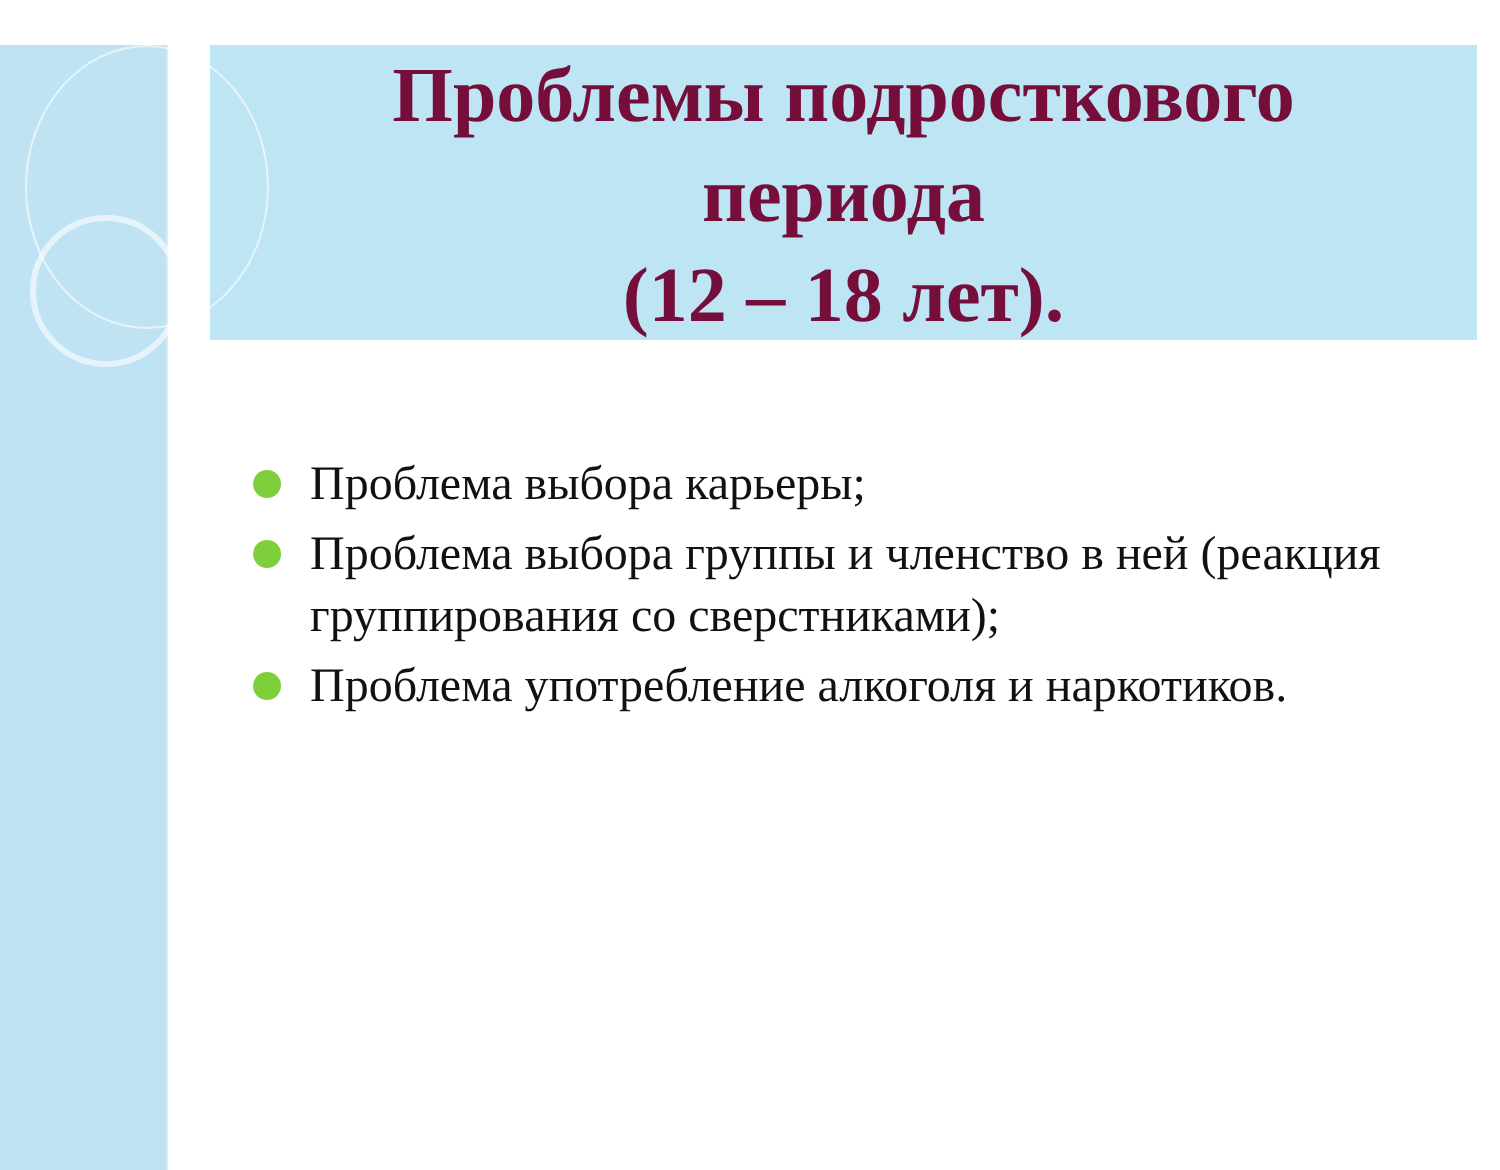Проблемы подросткового
периода
(12 – 18 лет).
Проблема выбора карьеры;
Проблема выбора группы и членство в ней (реакция группирования со сверстниками);
Проблема употребление алкоголя и наркотиков.